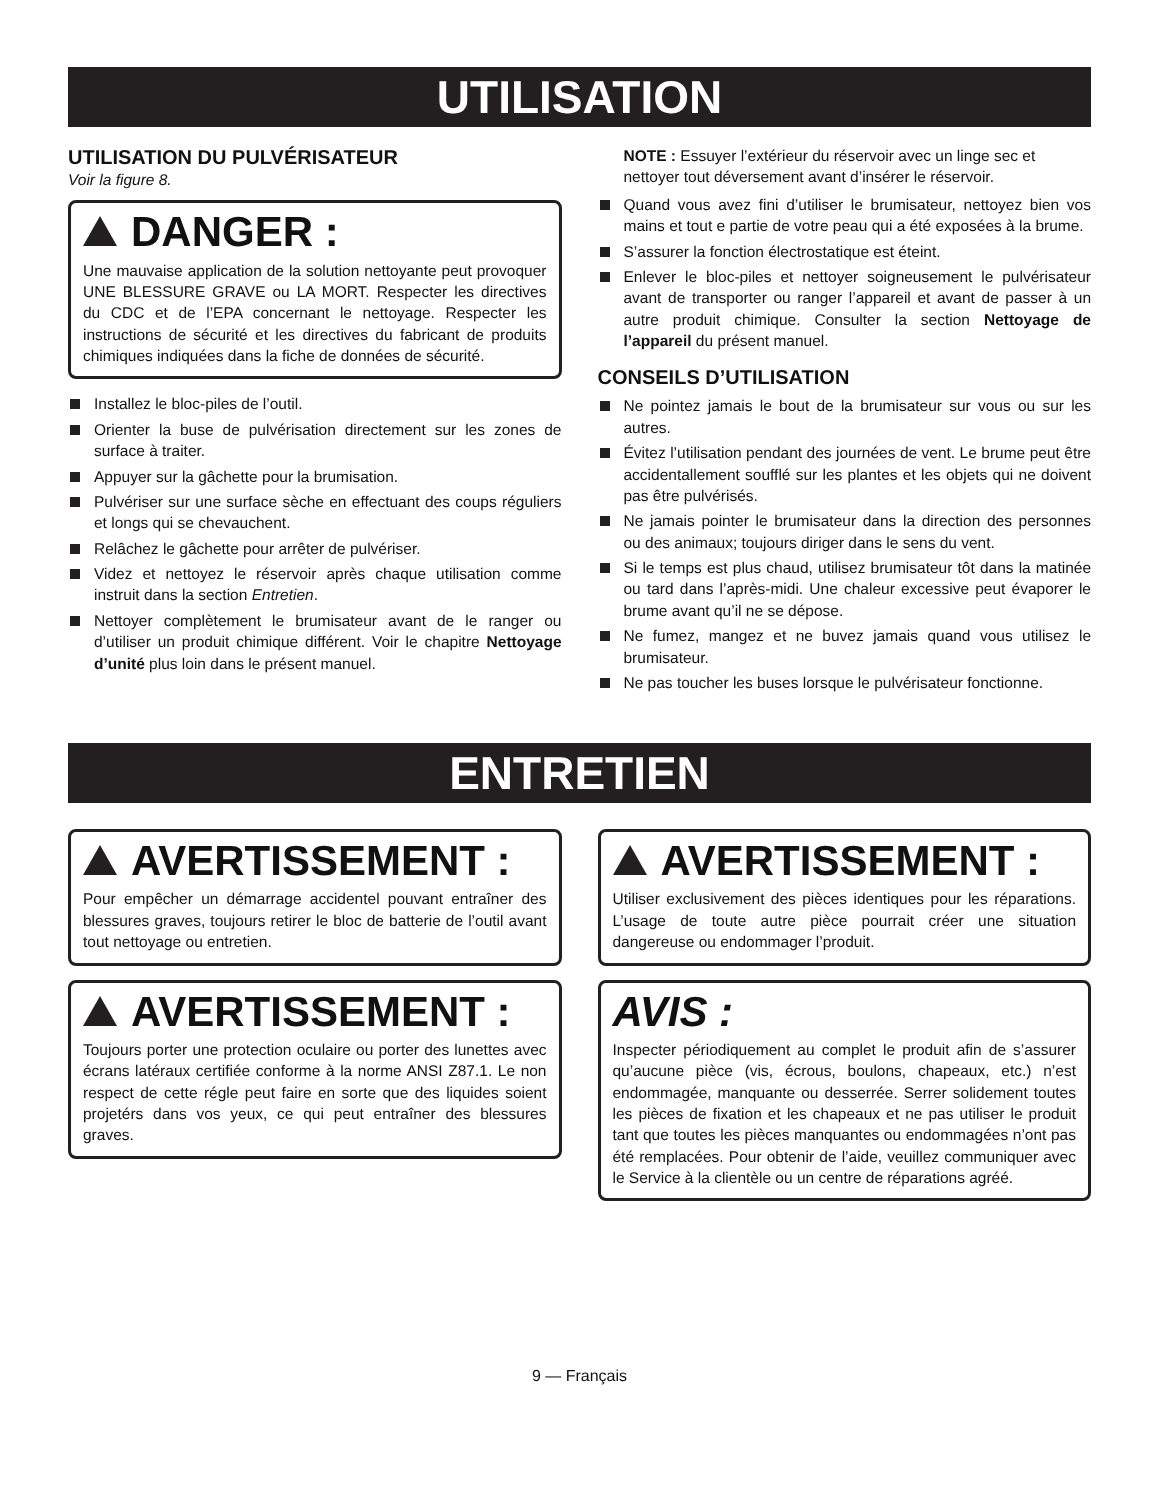UTILISATION
UTILISATION DU PULVÉRISATEUR
Voir la figure 8.
DANGER :
Une mauvaise application de la solution nettoyante peut provoquer UNE BLESSURE GRAVE ou LA MORT. Respecter les directives du CDC et de l’EPA concernant le nettoyage. Respecter les instructions de sécurité et les directives du fabricant de produits chimiques indiquées dans la fiche de données de sécurité.
Installez le bloc-piles de l’outil.
Orienter la buse de pulvérisation directement sur les zones de surface à traiter.
Appuyer sur la gâchette pour la brumisation.
Pulvériser sur une surface sèche en effectuant des coups réguliers et longs qui se chevauchent.
Relâchez le gâchette pour arrêter de pulvériser.
Videz et nettoyez le réservoir après chaque utilisation comme instruit dans la section Entretien.
Nettoyer complètement le brumisateur avant de le ranger ou d’utiliser un produit chimique différent. Voir le chapitre Nettoyage d’unité plus loin dans le présent manuel.
NOTE : Essuyer l’extérieur du réservoir avec un linge sec et nettoyer tout déversement avant d’insérer le réservoir.
Quand vous avez fini d’utiliser le brumisateur, nettoyez bien vos mains et tout e partie de votre peau qui a été exposées à la brume.
S’assurer la fonction électrostatique est éteint.
Enlever le bloc-piles et nettoyer soigneusement le pulvérisateur avant de transporter ou ranger l’appareil et avant de passer à un autre produit chimique. Consulter la section Nettoyage de l’appareil du présent manuel.
CONSEILS D’UTILISATION
Ne pointez jamais le bout de la brumisateur sur vous ou sur les autres.
Évitez l’utilisation pendant des journées de vent. Le brume peut être accidentallement soufflé sur les plantes et les objets qui ne doivent pas être pulvérisés.
Ne jamais pointer le brumisateur dans la direction des personnes ou des animaux; toujours diriger dans le sens du vent.
Si le temps est plus chaud, utilisez brumisateur tôt dans la matinée ou tard dans l’après-midi. Une chaleur excessive peut évaporer le brume avant qu’il ne se dépose.
Ne fumez, mangez et ne buvez jamais quand vous utilisez le brumisateur.
Ne pas toucher les buses lorsque le pulvérisateur fonctionne.
ENTRETIEN
AVERTISSEMENT :
Pour empêcher un démarrage accidentel pouvant entraîner des blessures graves, toujours retirer le bloc de batterie de l’outil avant tout nettoyage ou entretien.
AVERTISSEMENT :
Toujours porter une protection oculaire ou porter des lunettes avec écrans latéraux certifiée conforme à la norme ANSI Z87.1. Le non respect de cette régle peut faire en sorte que des liquides soient projetérs dans vos yeux, ce qui peut entraîner des blessures graves.
AVERTISSEMENT :
Utiliser exclusivement des pièces identiques pour les réparations. L’usage de toute autre pièce pourrait créer une situation dangereuse ou endommager l’produit.
AVIS :
Inspecter périodiquement au complet le produit afin de s’assurer qu’aucune pièce (vis, écrous, boulons, chapeaux, etc.) n’est endommagée, manquante ou desserrée. Serrer solidement toutes les pièces de fixation et les chapeaux et ne pas utiliser le produit tant que toutes les pièces manquantes ou endommagées n’ont pas été remplacées. Pour obtenir de l’aide, veuillez communiquer avec le Service à la clientèle ou un centre de réparations agréé.
9 — Français